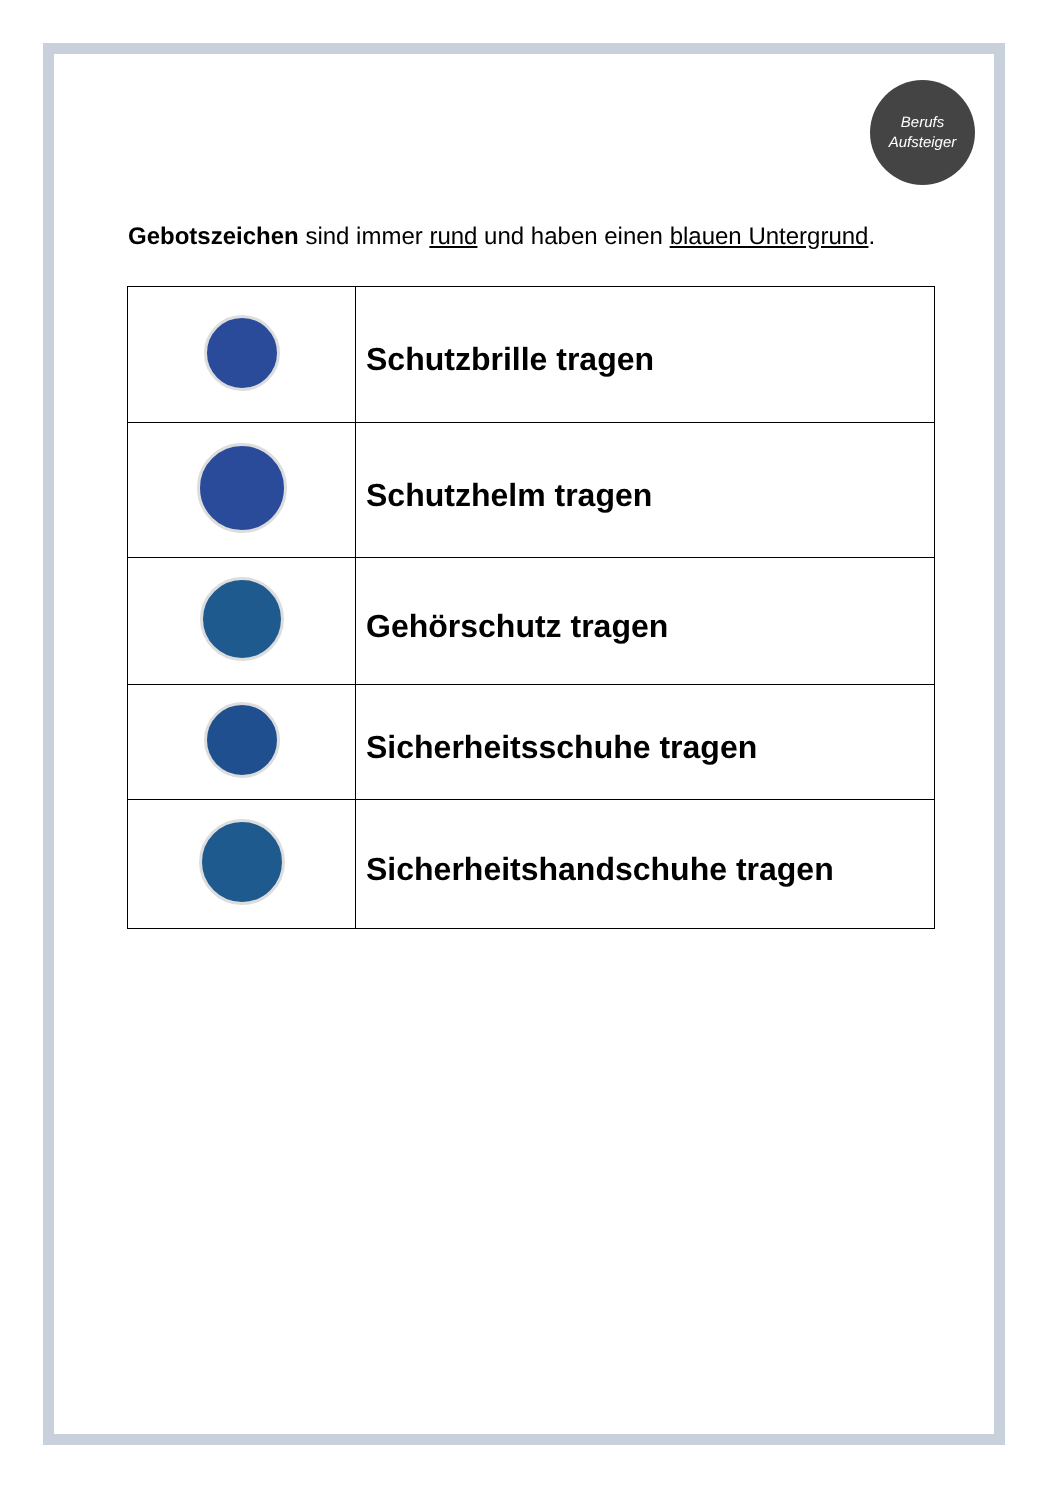Berufs
Aufsteiger
Gebotszeichen sind immer rund und haben einen blauen Untergrund.
| | Schutzbrille tragen |
| | Schutzhelm tragen |
| | Gehörschutz tragen |
| | Sicherheitsschuhe tragen |
| | Sicherheitshandschuhe tragen |